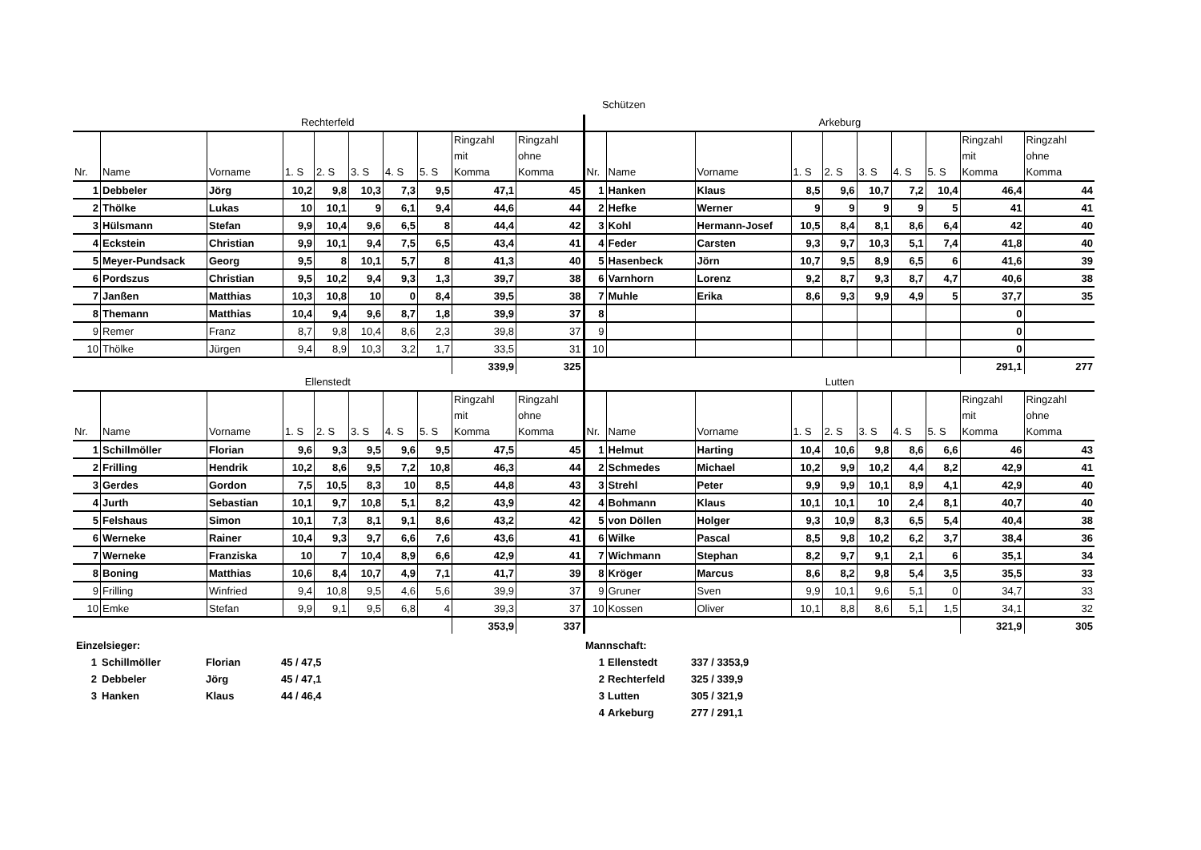Schützen
Rechterfeld
| Nr. | Name | Vorname | 1. S | 2. S | 3. S | 4. S | 5. S | Ringzahl mit Komma | Ringzahl ohne Komma |
| --- | --- | --- | --- | --- | --- | --- | --- | --- | --- |
| 1 | Debbeler | Jörg | 10,2 | 9,8 | 10,3 | 7,3 | 9,5 | 47,1 | 45 |
| 2 | Thölke | Lukas | 10 | 10,1 | 9 | 6,1 | 9,4 | 44,6 | 44 |
| 3 | Hülsmann | Stefan | 9,9 | 10,4 | 9,6 | 6,5 | 8 | 44,4 | 42 |
| 4 | Eckstein | Christian | 9,9 | 10,1 | 9,4 | 7,5 | 6,5 | 43,4 | 41 |
| 5 | Meyer-Pundsack | Georg | 9,5 | 8 | 10,1 | 5,7 | 8 | 41,3 | 40 |
| 6 | Pordszus | Christian | 9,5 | 10,2 | 9,4 | 9,3 | 1,3 | 39,7 | 38 |
| 7 | Janßen | Matthias | 10,3 | 10,8 | 10 | 0 | 8,4 | 39,5 | 38 |
| 8 | Themann | Matthias | 10,4 | 9,4 | 9,6 | 8,7 | 1,8 | 39,9 | 37 |
| 9 | Remer | Franz | 8,7 | 9,8 | 10,4 | 8,6 | 2,3 | 39,8 | 37 |
| 10 | Thölke | Jürgen | 9,4 | 8,9 | 10,3 | 3,2 | 1,7 | 33,5 | 31 |
| | | | | | | | | 339,9 | 325 |
Ellenstedt
| Nr. | Name | Vorname | 1. S | 2. S | 3. S | 4. S | 5. S | Ringzahl mit Komma | Ringzahl ohne Komma |
| --- | --- | --- | --- | --- | --- | --- | --- | --- | --- |
| 1 | Schillmöller | Florian | 9,6 | 9,3 | 9,5 | 9,6 | 9,5 | 47,5 | 45 |
| 2 | Frilling | Hendrik | 10,2 | 8,6 | 9,5 | 7,2 | 10,8 | 46,3 | 44 |
| 3 | Gerdes | Gordon | 7,5 | 10,5 | 8,3 | 10 | 8,5 | 44,8 | 43 |
| 4 | Jurth | Sebastian | 10,1 | 9,7 | 10,8 | 5,1 | 8,2 | 43,9 | 42 |
| 5 | Felshaus | Simon | 10,1 | 7,3 | 8,1 | 9,1 | 8,6 | 43,2 | 42 |
| 6 | Werneke | Rainer | 10,4 | 9,3 | 9,7 | 6,6 | 7,6 | 43,6 | 41 |
| 7 | Werneke | Franziska | 10 | 7 | 10,4 | 8,9 | 6,6 | 42,9 | 41 |
| 8 | Boning | Matthias | 10,6 | 8,4 | 10,7 | 4,9 | 7,1 | 41,7 | 39 |
| 9 | Frilling | Winfried | 9,4 | 10,8 | 9,5 | 4,6 | 5,6 | 39,9 | 37 |
| 10 | Emke | Stefan | 9,9 | 9,1 | 9,5 | 6,8 | 4 | 39,3 | 37 |
| | | | | | | | | 353,9 | 337 |
Arkeburg
| Nr. | Name | Vorname | 1. S | 2. S | 3. S | 4. S | 5. S | Ringzahl mit Komma | Ringzahl ohne Komma |
| --- | --- | --- | --- | --- | --- | --- | --- | --- | --- |
| 1 | Hanken | Klaus | 8,5 | 9,6 | 10,7 | 7,2 | 10,4 | 46,4 | 44 |
| 2 | Hefke | Werner | 9 | 9 | 9 | 9 | 5 | 41 | 41 |
| 3 | Kohl | Hermann-Josef | 10,5 | 8,4 | 8,1 | 8,6 | 6,4 | 42 | 40 |
| 4 | Feder | Carsten | 9,3 | 9,7 | 10,3 | 5,1 | 7,4 | 41,8 | 40 |
| 5 | Hasenbeck | Jörn | 10,7 | 9,5 | 8,9 | 6,5 | 6 | 41,6 | 39 |
| 6 | Varnhorn | Lorenz | 9,2 | 8,7 | 9,3 | 8,7 | 4,7 | 40,6 | 38 |
| 7 | Muhle | Erika | 8,6 | 9,3 | 9,9 | 4,9 | 5 | 37,7 | 35 |
| 8 | | | | | | | | 0 | |
| 9 | | | | | | | | 0 | |
| 10 | | | | | | | | 0 | |
| | | | | | | | | 291,1 | 277 |
Lutten
| Nr. | Name | Vorname | 1. S | 2. S | 3. S | 4. S | 5. S | Ringzahl mit Komma | Ringzahl ohne Komma |
| --- | --- | --- | --- | --- | --- | --- | --- | --- | --- |
| 1 | Helmut | Harting | 10,4 | 10,6 | 9,8 | 8,6 | 6,6 | 46 | 43 |
| 2 | Schmedes | Michael | 10,2 | 9,9 | 10,2 | 4,4 | 8,2 | 42,9 | 41 |
| 3 | Strehl | Peter | 9,9 | 9,9 | 10,1 | 8,9 | 4,1 | 42,9 | 40 |
| 4 | Bohmann | Klaus | 10,1 | 10,1 | 10 | 2,4 | 8,1 | 40,7 | 40 |
| 5 | von Döllen | Holger | 9,3 | 10,9 | 8,3 | 6,5 | 5,4 | 40,4 | 38 |
| 6 | Wilke | Pascal | 8,5 | 9,8 | 10,2 | 6,2 | 3,7 | 38,4 | 36 |
| 7 | Wichmann | Stephan | 8,2 | 9,7 | 9,1 | 2,1 | 6 | 35,1 | 34 |
| 8 | Kröger | Marcus | 8,6 | 8,2 | 9,8 | 5,4 | 3,5 | 35,5 | 33 |
| 9 | Gruner | Sven | 9,9 | 10,1 | 9,6 | 5,1 | 0 | 34,7 | 33 |
| 10 | Kossen | Oliver | 10,1 | 8,8 | 8,6 | 5,1 | 1,5 | 34,1 | 32 |
| | | | | | | | | 321,9 | 305 |
Einzelsieger:
1 Schillmöller Florian 45 / 47,5
2 Debbeler Jörg 45 / 47,1
3 Hanken Klaus 44 / 46,4
Mannschaft:
1 Ellenstedt 337 / 3353,9
2 Rechterfeld 325 / 339,9
3 Lutten 305 / 321,9
4 Arkeburg 277 / 291,1